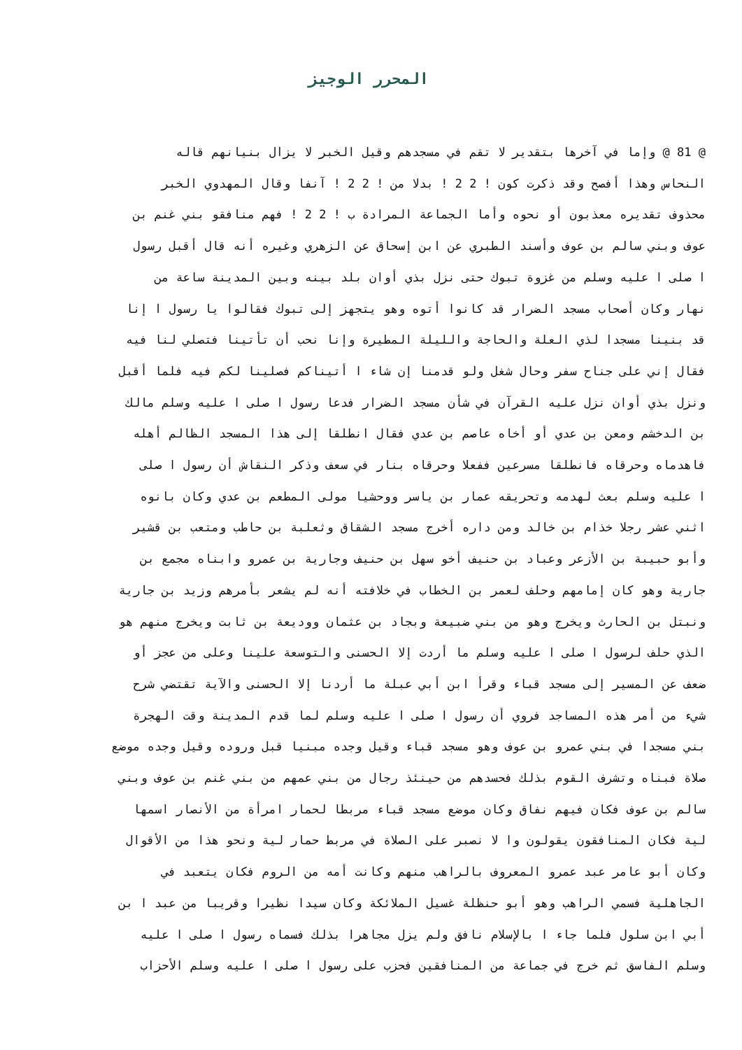المحرر الوجيز
@ 81 @ وإما في آخرها بتقدير لا تقم في مسجدهم وقيل الخبر لا يزال بنيانهم قاله
النحاس وهذا أفصح وقد ذكرت كون ! 2 2 ! بدلا من ! 2 2 ! آنفا وقال المهدوي الخبر
محذوف تقديره معذبون أو نحوه وأما الجماعة المرادة ب ! 2 2 ! فهم منافقو بني غنم بن
عوف وبني سالم بن عوف وأسند الطبري عن ابن إسحاق عن الزهري وغيره أنه قال أقبل رسول
ا صلى ا عليه وسلم من غزوة تبوك حتى نزل بذي أوان بلد بينه وبين المدينة ساعة من
نهار وكان أصحاب مسجد الضرار قد كانوا أتوه وهو يتجهز إلى تبوك فقالوا يا رسول ا إنا
قد بنينا مسجدا لذي العلة والحاجة والليلة المطيرة وإنا نحب أن تأتينا فتصلي لنا فيه
فقال إني على جناح سفر وحال شغل ولو قدمنا إن شاء ا أتيناكم فصلينا لكم فيه فلما أقبل
ونزل بذي أوان نزل عليه القرآن في شأن مسجد الضرار فدعا رسول ا صلى ا عليه وسلم مالك
بن الدخشم ومعن بن عدي أو أخاه عاصم بن عدي فقال انطلقا إلى هذا المسجد الظالم أهله
فاهدماه وحرقاه فانطلقا مسرعين ففعلا وحرقاه بنار في سعف وذكر النقاش أن رسول ا صلى
ا عليه وسلم بعث لهدمه وتحريقه عمار بن ياسر ووحشيا مولى المطعم بن عدي وكان بانوه
اثني عشر رجلا خذام بن خالد ومن داره أخرج مسجد الشقاق وثعلبة بن حاطب ومتعب بن قشير
وأبو حبيبة بن الأزعر وعباد بن حنيف أخو سهل بن حنيف وجارية بن عمرو وابناه مجمع بن
جارية وهو كان إمامهم وحلف لعمر بن الخطاب في خلافته أنه لم يشعر بأمرهم وزيد بن جارية
ونبتل بن الحارث ويخرج وهو من بني ضبيعة وبجاد بن عثمان ووديعة بن ثابت ويخرج منهم هو
الذي حلف لرسول ا صلى ا عليه وسلم ما أردت إلا الحسنى والتوسعة علينا وعلى من عجز أو
ضعف عن المسير إلى مسجد قباء وقرأ ابن أبي عبلة ما أردنا إلا الحسنى والآية تقتضي شرح
شيء من أمر هذه المساجد فروي أن رسول ا صلى ا عليه وسلم لما قدم المدينة وقت الهجرة
بني مسجدا في بني عمرو بن عوف وهو مسجد قباء وقيل وجده مبنيا قبل وروده وقيل وجده موضع
صلاة فبناه وتشرف القوم بذلك فحسدهم من حينئذ رجال من بني عمهم من بني غنم بن عوف وبني
سالم بن عوف فكان فيهم نفاق وكان موضع مسجد قباء مربطا لحمار امرأة من الأنصار اسمها
لية فكان المنافقون يقولون وا لا نصبر على الصلاة في مربط حمار لية ونحو هذا من الأقوال
وكان أبو عامر عبد عمرو المعروف بالراهب منهم وكانت أمه من الروم فكان يتعبد في
الجاهلية فسمي الراهب وهو أبو حنظلة غسيل الملائكة وكان سيدا نظيرا وقريبا من عبد ا بن
أبي ابن سلول فلما جاء ا بالإسلام نافق ولم يزل مجاهرا بذلك فسماه رسول ا صلى ا عليه
وسلم الفاسق ثم خرج في جماعة من المنافقين فحزب على رسول ا صلى ا عليه وسلم الأحزاب